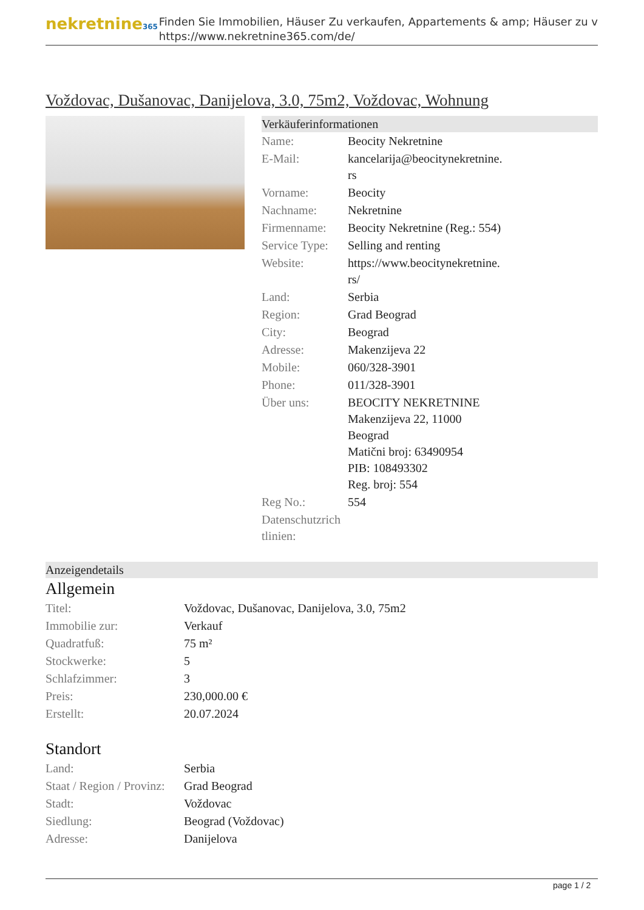nekretnine365
Finden Sie Immobilien, Häuser Zu verkaufen, Appartements & amp; Häuser zu v
https://www.nekretnine365.com/de/
Voždovac, Dušanovac, Danijelova, 3.0, 75m2, Voždovac, Wohnung
Verkäuferinformationen
| Name: | Beocity Nekretnine |
| E-Mail: | kancelarija@beocitynekretnine. rs |
| Vorname: | Beocity |
| Nachname: | Nekretnine |
| Firmenname: | Beocity Nekretnine (Reg.: 554) |
| Service Type: | Selling and renting |
| Website: | https://www.beocitynekretnine. rs/ |
| Land: | Serbia |
| Region: | Grad Beograd |
| City: | Beograd |
| Adresse: | Makenzijeva 22 |
| Mobile: | 060/328-3901 |
| Phone: | 011/328-3901 |
| Über uns: | BEOCITY NEKRETNINE Makenzijeva 22, 11000 Beograd Matični broj: 63490954 PIB: 108493302 Reg. broj: 554 |
| Reg No.: | 554 |
| Datenschutzrich tlinien: | |
Anzeigendetails
Allgemein
| Titel: | Voždovac, Dušanovac, Danijelova, 3.0, 75m2 |
| Immobilie zur: | Verkauf |
| Quadratfuß: | 75 m² |
| Stockwerke: | 5 |
| Schlafzimmer: | 3 |
| Preis: | 230,000.00 € |
| Erstellt: | 20.07.2024 |
Standort
| Land: | Serbia |
| Staat / Region / Provinz: | Grad Beograd |
| Stadt: | Voždovac |
| Siedlung: | Beograd (Voždovac) |
| Adresse: | Danijelova |
page 1 / 2